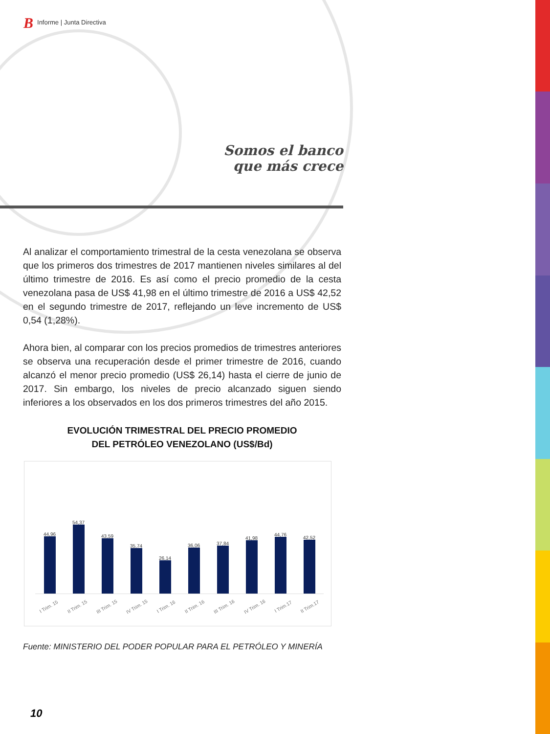B Informe | Junta Directiva
Somos el banco
que más crece
Al analizar el comportamiento trimestral de la cesta venezolana se observa que los primeros dos trimestres de 2017 mantienen niveles similares al del último trimestre de 2016. Es así como el precio promedio de la cesta venezolana pasa de US$ 41,98 en el último trimestre de 2016 a US$ 42,52 en el segundo trimestre de 2017, reflejando un leve incremento de US$ 0,54 (1,28%).
Ahora bien, al comparar con los precios promedios de trimestres anteriores se observa una recuperación desde el primer trimestre de 2016, cuando alcanzó el menor precio promedio (US$ 26,14) hasta el cierre de junio de 2017. Sin embargo, los niveles de precio alcanzado siguen siendo inferiores a los observados en los dos primeros trimestres del año 2015.
EVOLUCIÓN TRIMESTRAL DEL PRECIO PROMEDIO
DEL PETRÓLEO VENEZOLANO (US$/Bd)
44,96
54,37
43,59
35,74
26,14
36,06
37,84
41,98
44,76
42,52
I Trim. 15 II Trim. 15 III Trim. 15 IV Trim. 15 I Trim. 16 II Trim. 16 III Trim. 16 IV Trim. 16 I Trim.17 II Trim.17
Fuente: MINISTERIO DEL PODER POPULAR PARA EL PETRÓLEO Y MINERÍA
10